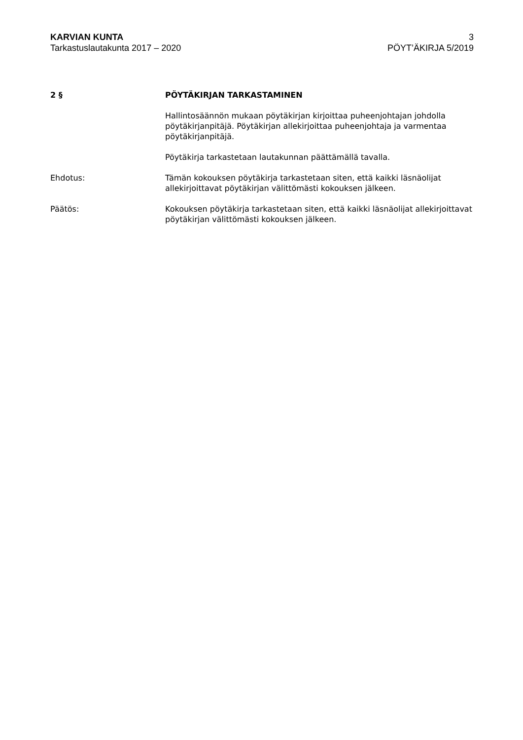KARVIAN KUNTA
Tarkastuslautakunta 2017 – 2020
3
PÖYT’ÄKIRJA 5/2019
2 § PÖYTÄKIRJAN TARKASTAMINEN
Hallintosäännön mukaan pöytäkirjan kirjoittaa puheenjohtajan johdolla pöytäkirjanpitäjä. Pöytäkirjan allekirjoittaa puheenjohtaja ja varmentaa pöytäkirjanpitäjä.
Pöytäkirja tarkastetaan lautakunnan päättämällä tavalla.
Ehdotus: Tämän kokouksen pöytäkirja tarkastetaan siten, että kaikki läsnäolijat allekirjoittavat pöytäkirjan välittömästi kokouksen jälkeen.
Päätös: Kokouksen pöytäkirja tarkastetaan siten, että kaikki läsnäolijat allekirjoittavat pöytäkirjan välittömästi kokouksen jälkeen.